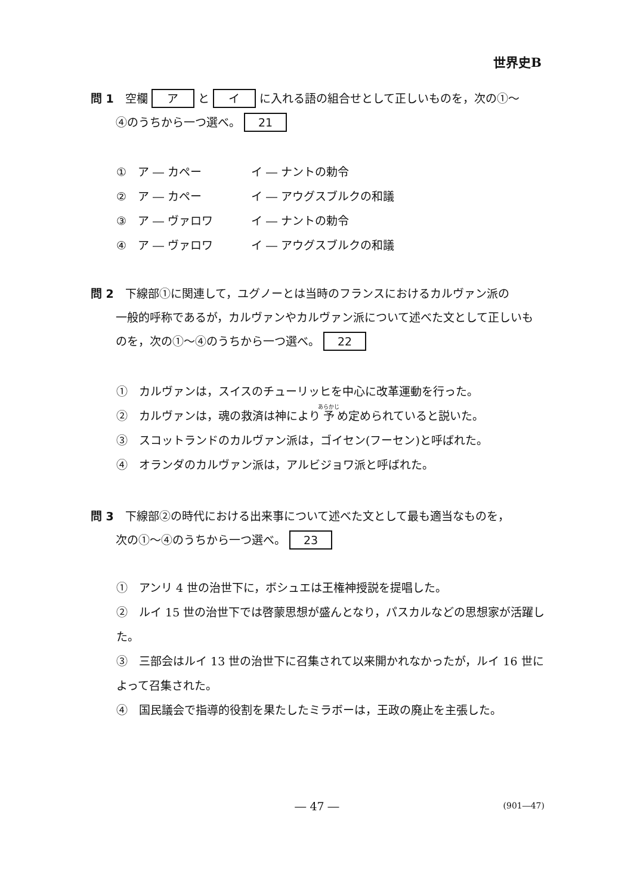世界史B
問 1　空欄 ア と イ に入れる語の組合せとして正しいものを，次の①～
④のうちから一つ選べ。 21
①　ア ― カペー イ ― ナントの勅令
②　ア ― カペー イ ― アウグスブルクの和議
③　ア ― ヴァロワ イ ― ナントの勅令
④　ア ― ヴァロワ イ ― アウグスブルクの和議
問 2　下線部①に関連して，ユグノーとは当時のフランスにおけるカルヴァン派の
一般的呼称であるが，カルヴァンやカルヴァン派について述べた文として正しいものを，次の①～④のうちから一つ選べ。 22
①　カルヴァンは，スイスのチューリッヒを中心に改革運動を行った。
②　カルヴァンは，魂の救済は神により予め定められていると説いた。
③　スコットランドのカルヴァン派は，ゴイセン(フーセン)と呼ばれた。
④　オランダのカルヴァン派は，アルビジョワ派と呼ばれた。
問 3　下線部②の時代における出来事について述べた文として最も適当なものを，
次の①～④のうちから一つ選べ。 23
①　アンリ 4 世の治世下に，ボシュエは王権神授説を提唱した。
②　ルイ 15 世の治世下では啓蒙思想が盛んとなり，パスカルなどの思想家が活躍した。
③　三部会はルイ 13 世の治世下に召集されて以来開かれなかったが，ルイ 16 世によって召集された。
④　国民議会で指導的役割を果たしたミラボーは，王政の廃止を主張した。
― 47 ― (901―47)